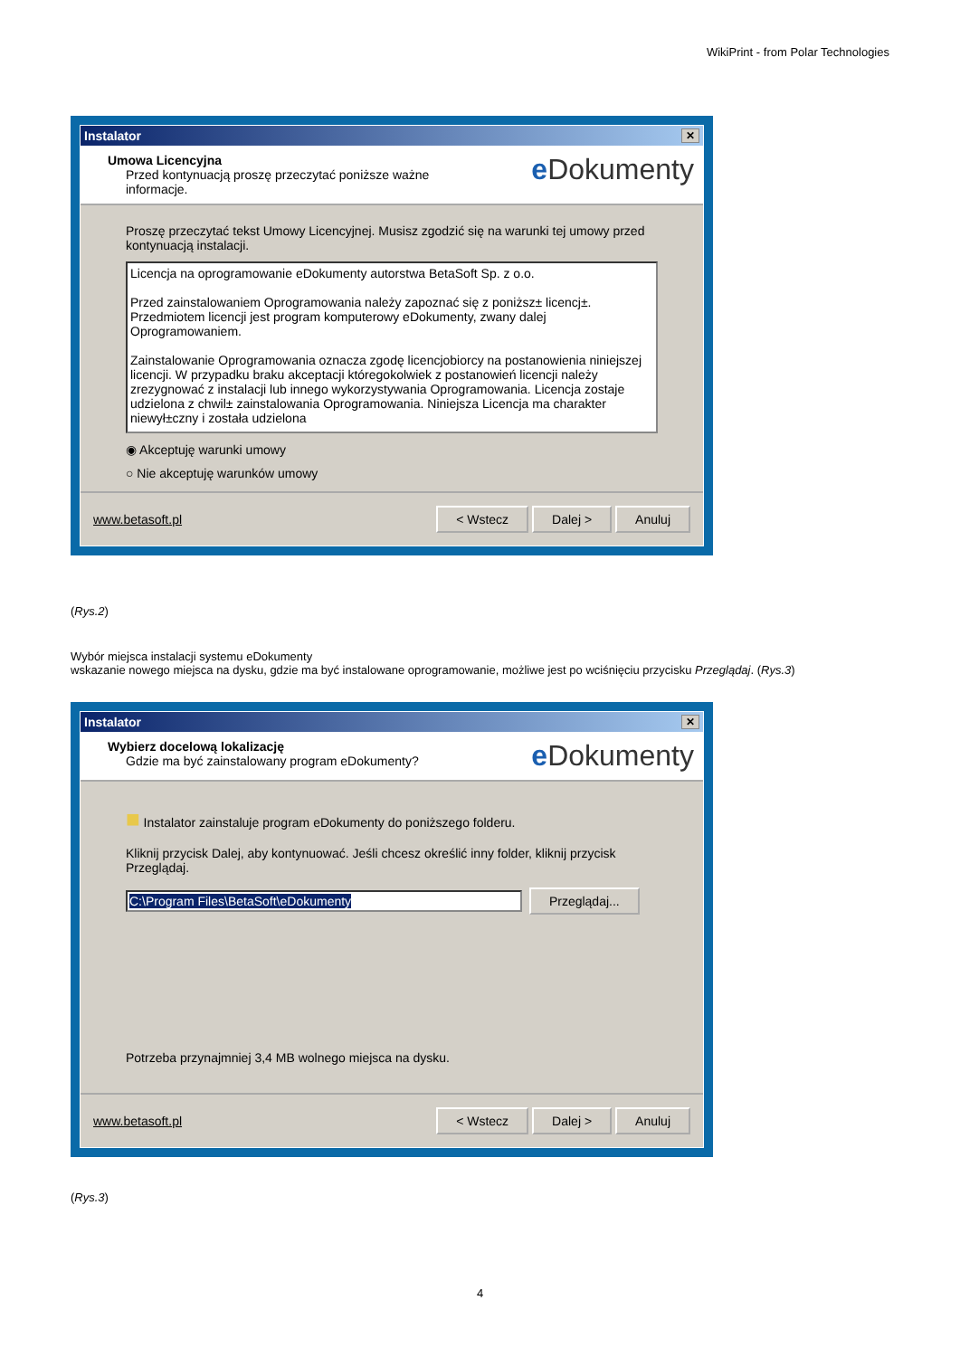WikiPrint - from Polar Technologies
Instalator ✕
Umowa Licencyjna
Przed kontynuacją proszę przeczytać poniższe ważne
informacje.
e Dokumenty
Proszę przeczytać tekst Umowy Licencyjnej. Musisz zgodzić się na warunki tej umowy przed kontynuacją instalacji.
Licencja na oprogramowanie eDokumenty autorstwa BetaSoft Sp. z o.o.
Przed zainstalowaniem Oprogramowania należy zapoznać się z poniższ± licencj±. Przedmiotem licencji jest program komputerowy eDokumenty, zwany dalej Oprogramowaniem.
Zainstalowanie Oprogramowania oznacza zgodę licencjobiorcy na postanowienia niniejszej licencji. W przypadku braku akceptacji któregokolwiek z postanowień licencji należy zrezygnować z instalacji lub innego wykorzystywania Oprogramowania. Licencja zostaje udzielona z chwil± zainstalowania Oprogramowania. Niniejsza Licencja ma charakter niewył±czny i została udzielona
◉ Akceptuję warunki umowy
○ Nie akceptuję warunków umowy
www.betasoft.pl
< Wstecz Dalej > Anuluj
(Rys.2)
Wybór miejsca instalacji systemu eDokumenty
wskazanie nowego miejsca na dysku, gdzie ma być instalowane oprogramowanie, możliwe jest po wciśnięciu przycisku Przeglądaj. (Rys.3)
Instalator ✕
Wybierz docelową lokalizację
Gdzie ma być zainstalowany program eDokumenty?
e Dokumenty
■ Instalator zainstaluje program eDokumenty do poniższego folderu.
Kliknij przycisk Dalej, aby kontynuować. Jeśli chcesz określić inny folder, kliknij przycisk Przeglądaj.
C:\Program Files\BetaSoft\eDokumenty Przeglądaj...
Potrzeba przynajmniej 3,4 MB wolnego miejsca na dysku.
www.betasoft.pl
< Wstecz Dalej > Anuluj
(Rys.3)
4